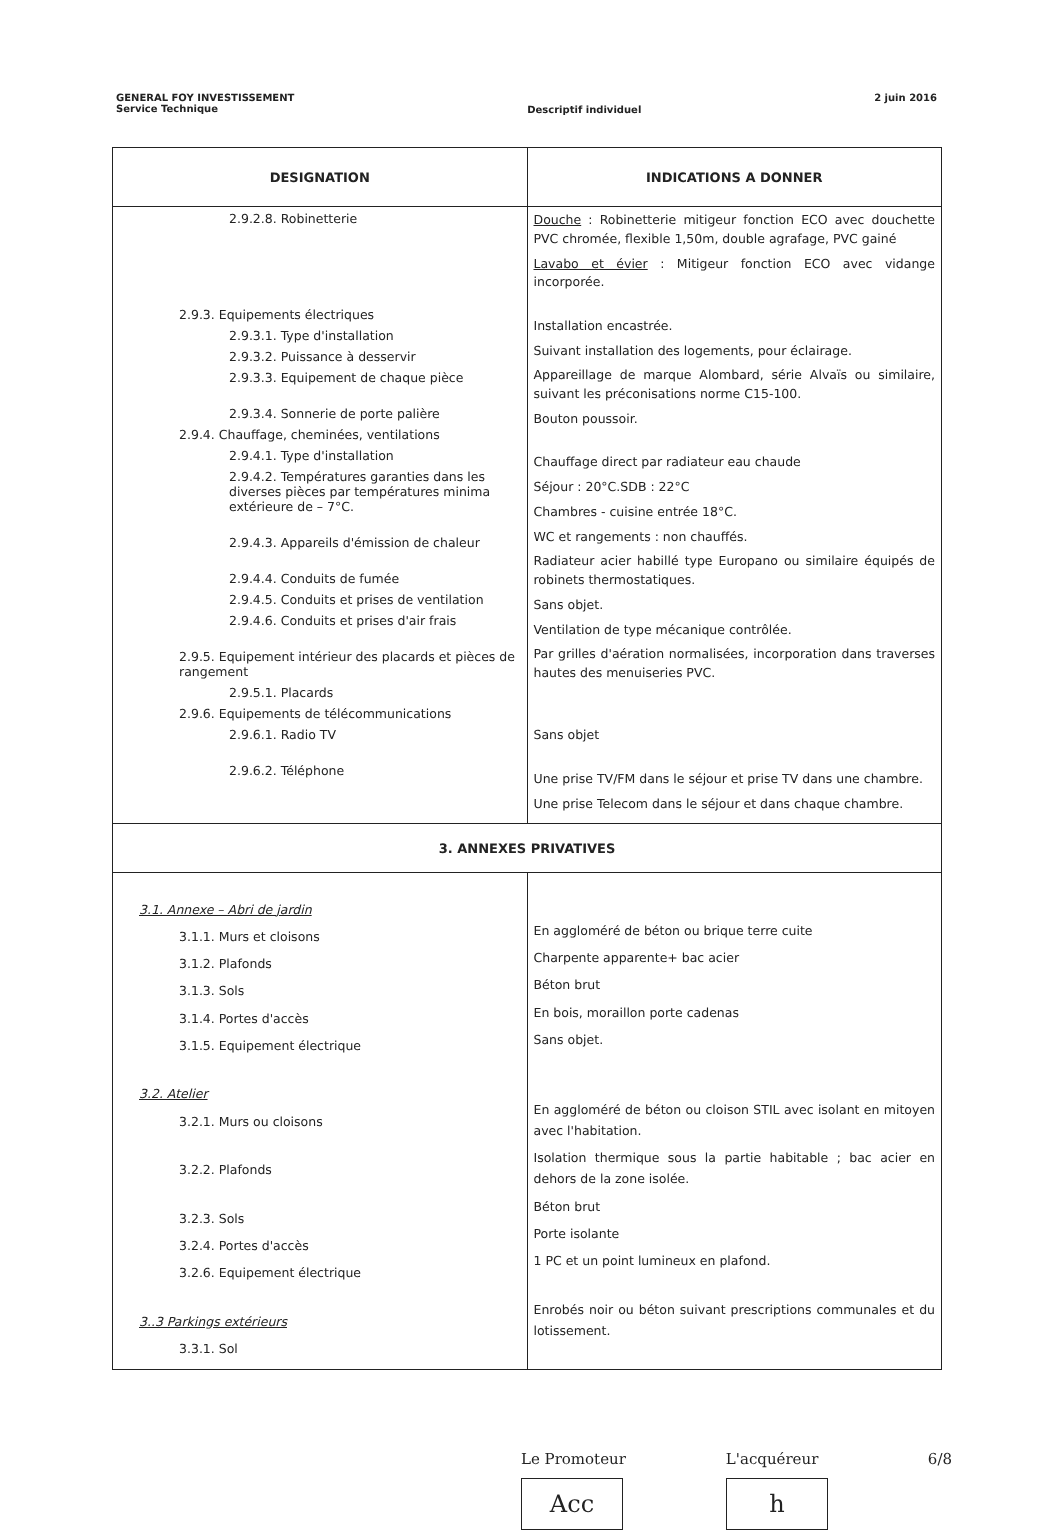GENERAL FOY INVESTISSEMENT
Service Technique
Descriptif individuel
2 juin 2016
| DESIGNATION | INDICATIONS A DONNER |
| --- | --- |
| 2.9.2.8. Robinetterie 2.9.3. Equipements électriques 2.9.3.1. Type d'installation 2.9.3.2. Puissance à desservir 2.9.3.3. Equipement de chaque pièce 2.9.3.4. Sonnerie de porte palière 2.9.4. Chauffage, cheminées, ventilations 2.9.4.1. Type d'installation 2.9.4.2. Températures garanties dans les diverses pièces par températures minima extérieure de – 7°C. 2.9.4.3. Appareils d'émission de chaleur 2.9.4.4. Conduits de fumée 2.9.4.5. Conduits et prises de ventilation 2.9.4.6. Conduits et prises d'air frais 2.9.5. Equipement intérieur des placards et pièces de rangement 2.9.5.1. Placards 2.9.6. Equipements de télécommunications 2.9.6.1. Radio TV 2.9.6.2. Téléphone | Douche : Robinetterie mitigeur fonction ECO avec douchette PVC chromée, flexible 1,50m, double agrafage, PVC gainé Lavabo et évier : Mitigeur fonction ECO avec vidange incorporée. Installation encastrée. Suivant installation des logements, pour éclairage. Appareillage de marque Alombard, série Alvaïs ou similaire, suivant les préconisations norme C15-100. Bouton poussoir. Chauffage direct par radiateur eau chaude Séjour : 20°C.SDB : 22°C Chambres - cuisine entrée 18°C. WC et rangements : non chauffés. Radiateur acier habillé type Europano ou similaire équipés de robinets thermostatiques. Sans objet. Ventilation de type mécanique contrôlée. Par grilles d'aération normalisées, incorporation dans traverses hautes des menuiseries PVC. Sans objet Une prise TV/FM dans le séjour et prise TV dans une chambre. Une prise Telecom dans le séjour et dans chaque chambre. |
| 3. ANNEXES PRIVATIVES | |
| 3.1. Annexe – Abri de jardin 3.1.1. Murs et cloisons 3.1.2. Plafonds 3.1.3. Sols 3.1.4. Portes d'accès 3.1.5. Equipement électrique 3.2. Atelier 3.2.1. Murs ou cloisons 3.2.2. Plafonds 3.2.3. Sols 3.2.4. Portes d'accès 3.2.6. Equipement électrique 3..3 Parkings extérieurs 3.3.1. Sol | En aggloméré de béton ou brique terre cuite Charpente apparente+ bac acier Béton brut En bois, moraillon porte cadenas Sans objet. En aggloméré de béton ou cloison STIL avec isolant en mitoyen avec l'habitation. Isolation thermique sous la partie habitable ; bac acier en dehors de la zone isolée. Béton brut Porte isolante 1 PC et un point lumineux en plafond. Enrobés noir ou béton suivant prescriptions communales et du lotissement. |
Le Promoteur
Acc
L'acquéreur
h
6/8